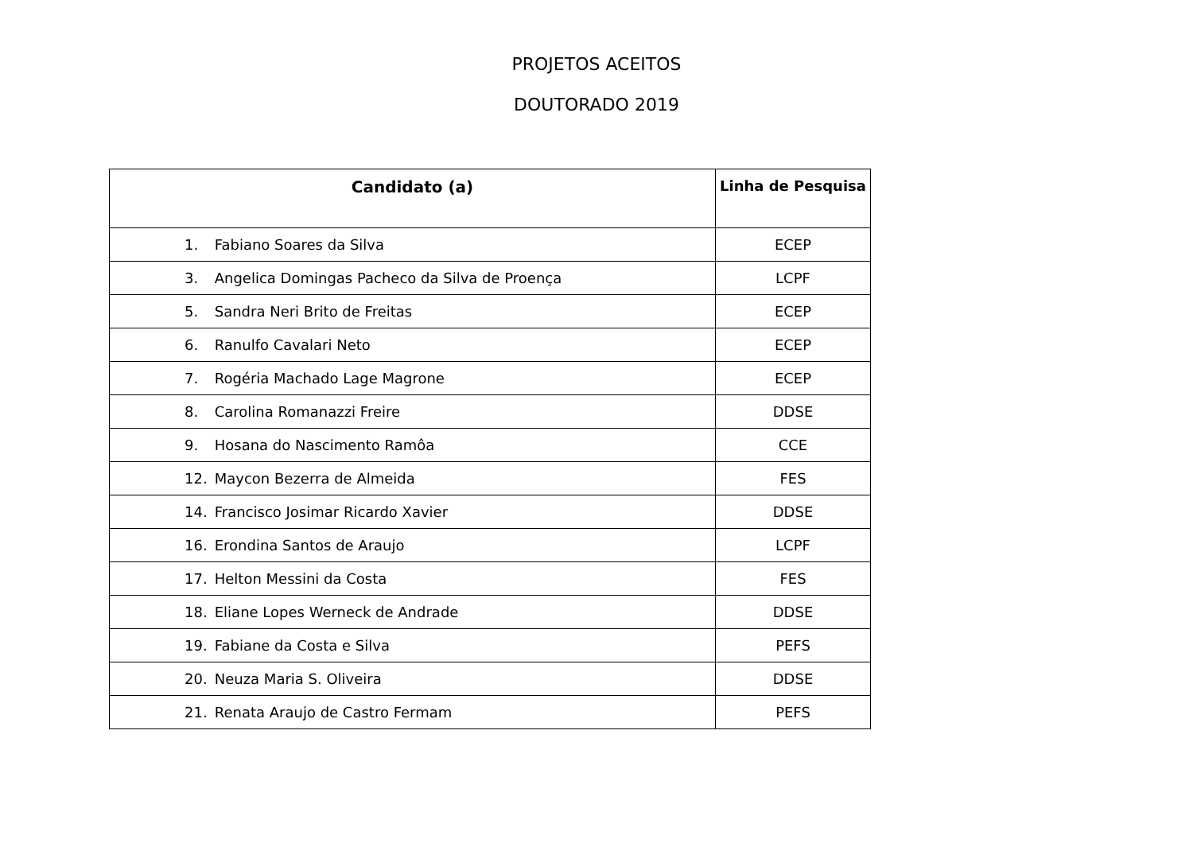PROJETOS ACEITOS
DOUTORADO 2019
| Candidato (a) | Linha de Pesquisa |
| --- | --- |
| 1. Fabiano Soares da Silva | ECEP |
| 3. Angelica Domingas Pacheco da Silva de Proença | LCPF |
| 5. Sandra Neri Brito de Freitas | ECEP |
| 6. Ranulfo Cavalari Neto | ECEP |
| 7. Rogéria Machado Lage Magrone | ECEP |
| 8. Carolina Romanazzi Freire | DDSE |
| 9. Hosana do Nascimento Ramôa | CCE |
| 12. Maycon Bezerra de Almeida | FES |
| 14. Francisco Josimar Ricardo Xavier | DDSE |
| 16. Erondina Santos de Araujo | LCPF |
| 17. Helton Messini da Costa | FES |
| 18. Eliane Lopes Werneck de Andrade | DDSE |
| 19. Fabiane da Costa e Silva | PEFS |
| 20. Neuza Maria S. Oliveira | DDSE |
| 21. Renata Araujo de Castro Fermam | PEFS |